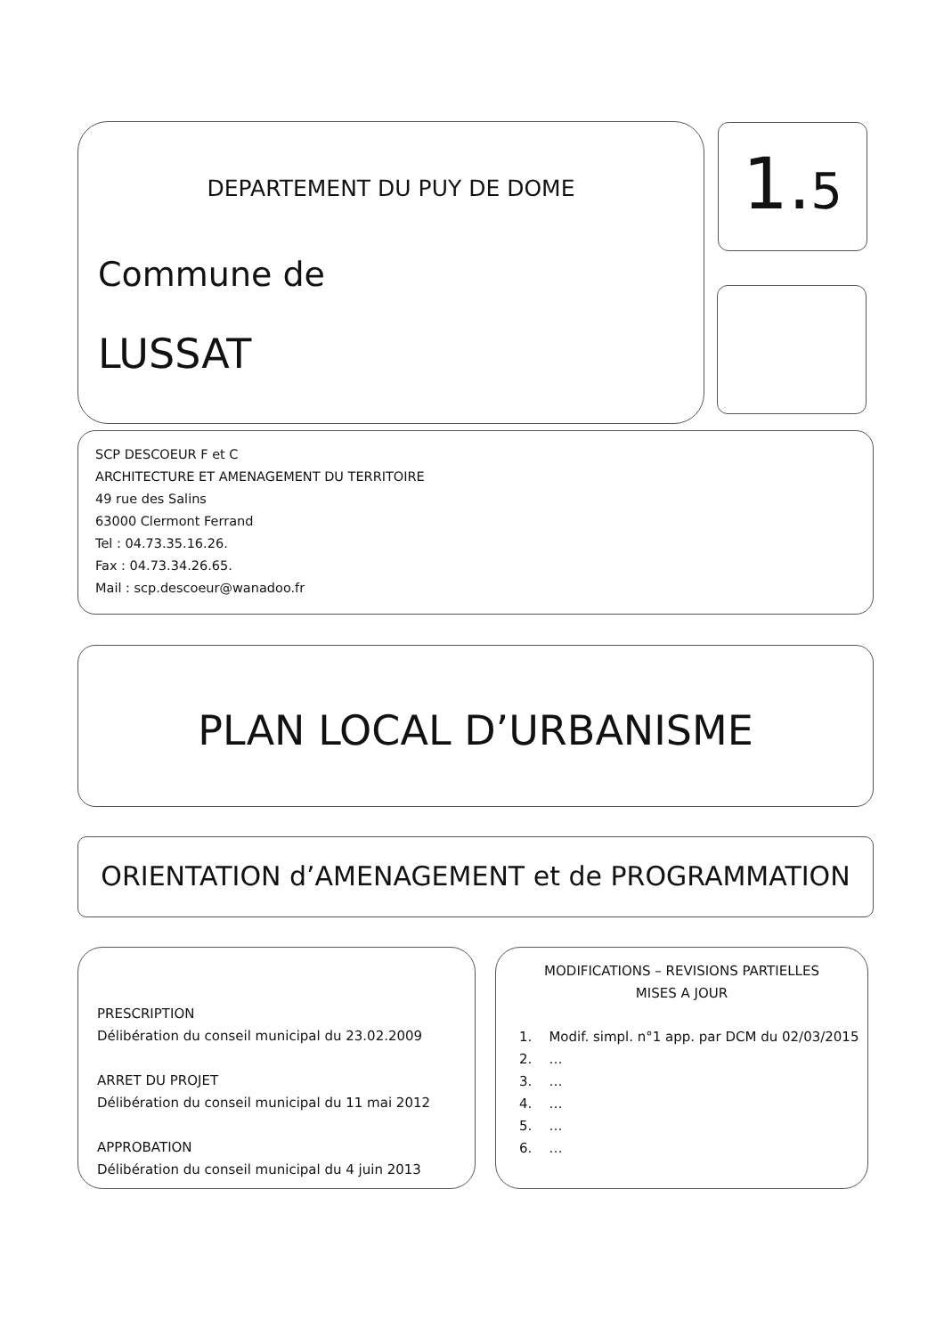DEPARTEMENT DU PUY DE DOME
Commune de
LUSSAT
1.5
SCP DESCOEUR F et C
ARCHITECTURE ET AMENAGEMENT DU TERRITOIRE
49 rue des Salins
63000 Clermont Ferrand
Tel : 04.73.35.16.26.
Fax : 04.73.34.26.65.
Mail : scp.descoeur@wanadoo.fr
PLAN LOCAL D’URBANISME
ORIENTATION d’AMENAGEMENT et de PROGRAMMATION
PRESCRIPTION
Délibération du conseil municipal du 23.02.2009
ARRET DU PROJET
Délibération du conseil municipal du 11 mai 2012
APPROBATION
Délibération du conseil municipal du 4 juin 2013
MODIFICATIONS – REVISIONS PARTIELLES
MISES A JOUR
1. Modif. simpl. n°1 app. par DCM du 02/03/2015
2. …
3. …
4. …
5. …
6. …